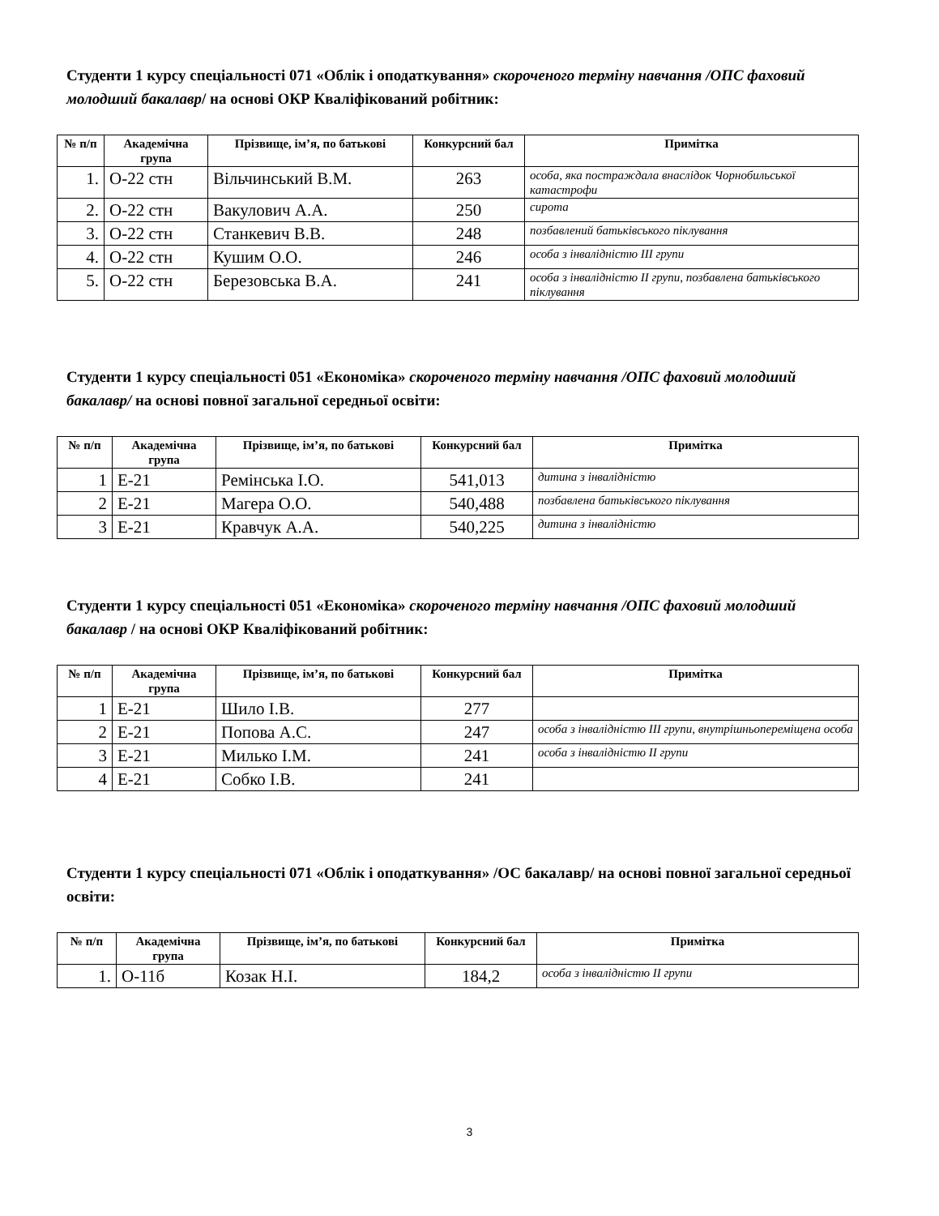Студенти 1 курсу спеціальності 071 «Облік і оподаткування» скороченого терміну навчання /ОПС фаховий молодший бакалавр/ на основі ОКР Кваліфікований робітник:
| № п/п | Академічна група | Прізвище, ім’я, по батькові | Конкурсний бал | Примітка |
| --- | --- | --- | --- | --- |
| 1. | О-22 стн | Вільчинський В.М. | 263 | особа, яка постраждала внаслідок Чорнобильської катастрофи |
| 2. | О-22 стн | Вакулович А.А. | 250 | сирота |
| 3. | О-22 стн | Станкевич В.В. | 248 | позбавлений батьківського піклування |
| 4. | О-22 стн | Кушим О.О. | 246 | особа з інвалідністю ІІІ групи |
| 5. | О-22 стн | Березовська В.А. | 241 | особа з інвалідністю ІІ групи, позбавлена батьківського піклування |
Студенти 1 курсу спеціальності 051 «Економіка» скороченого терміну навчання /ОПС фаховий молодший бакалавр/ на основі повної загальної середньої освіти:
| № п/п | Академічна група | Прізвище, ім’я, по батькові | Конкурсний бал | Примітка |
| --- | --- | --- | --- | --- |
| 1 | Е-21 | Ремінська І.О. | 541,013 | дитина з інвалідністю |
| 2 | Е-21 | Магера О.О. | 540,488 | позбавлена батьківського піклування |
| 3 | Е-21 | Кравчук А.А. | 540,225 | дитина з інвалідністю |
Студенти 1 курсу спеціальності 051 «Економіка» скороченого терміну навчання /ОПС фаховий молодший бакалавр / на основі ОКР Кваліфікований робітник:
| № п/п | Академічна група | Прізвище, ім’я, по батькові | Конкурсний бал | Примітка |
| --- | --- | --- | --- | --- |
| 1 | Е-21 | Шило І.В. | 277 | |
| 2 | Е-21 | Попова А.С. | 247 | особа з інвалідністю ІІІ групи, внутрішньопереміщена особа |
| 3 | Е-21 | Милько І.М. | 241 | особа з інвалідністю ІІ групи |
| 4 | Е-21 | Собко І.В. | 241 | |
Студенти 1 курсу спеціальності 071 «Облік і оподаткування» /ОС бакалавр/ на основі повної загальної середньої освіти:
| № п/п | Академічна група | Прізвище, ім’я, по батькові | Конкурсний бал | Примітка |
| --- | --- | --- | --- | --- |
| 1. | О-11б | Козак Н.І. | 184,2 | особа з інвалідністю ІІ групи |
3